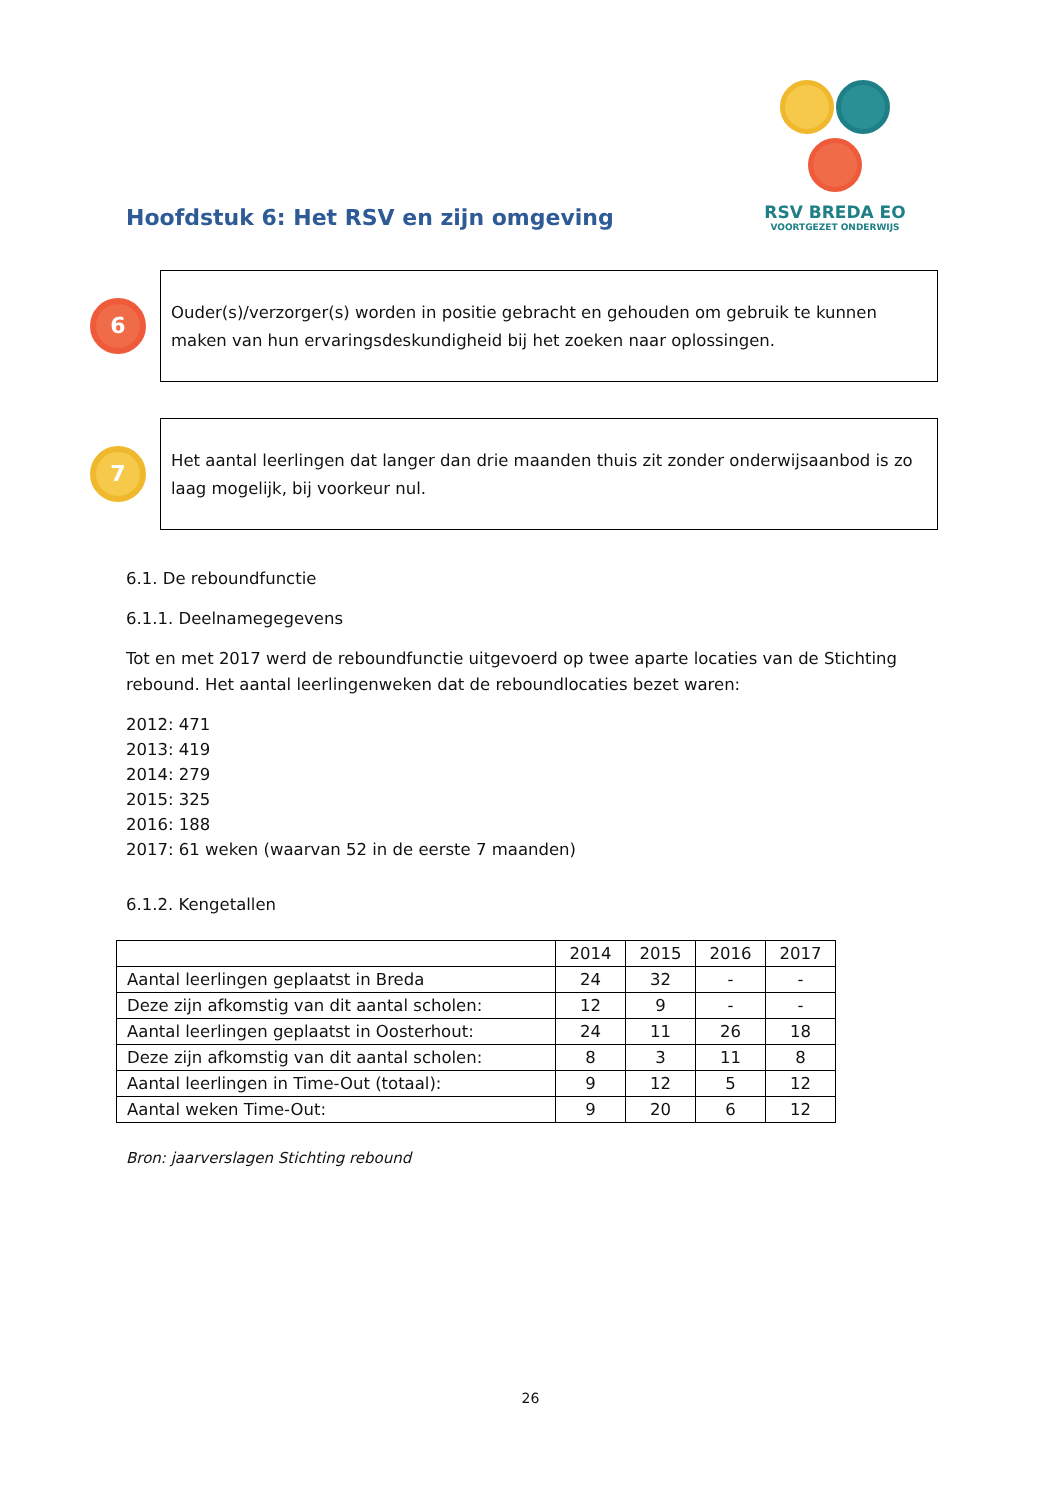RSV BREDA EO
VOORTGEZET ONDERWIJS
Hoofdstuk 6: Het RSV en zijn omgeving
6
Ouder(s)/verzorger(s) worden in positie gebracht en gehouden om gebruik te kunnen maken van hun ervaringsdeskundigheid bij het zoeken naar oplossingen.
7
Het aantal leerlingen dat langer dan drie maanden thuis zit zonder onderwijsaanbod is zo laag mogelijk, bij voorkeur nul.
6.1. De reboundfunctie
6.1.1. Deelnamegegevens
Tot en met 2017 werd de reboundfunctie uitgevoerd op twee aparte locaties van de Stichting rebound. Het aantal leerlingenweken dat de reboundlocaties bezet waren:
2012: 471
2013: 419
2014: 279
2015: 325
2016: 188
2017: 61 weken (waarvan 52 in de eerste 7 maanden)
6.1.2. Kengetallen
| | 2014 | 2015 | 2016 | 2017 |
| Aantal leerlingen geplaatst in Breda | 24 | 32 | - | - |
| Deze zijn afkomstig van dit aantal scholen: | 12 | 9 | - | - |
| Aantal leerlingen geplaatst in Oosterhout: | 24 | 11 | 26 | 18 |
| Deze zijn afkomstig van dit aantal scholen: | 8 | 3 | 11 | 8 |
| Aantal leerlingen in Time-Out (totaal): | 9 | 12 | 5 | 12 |
| Aantal weken Time-Out: | 9 | 20 | 6 | 12 |
Bron: jaarverslagen Stichting rebound
26